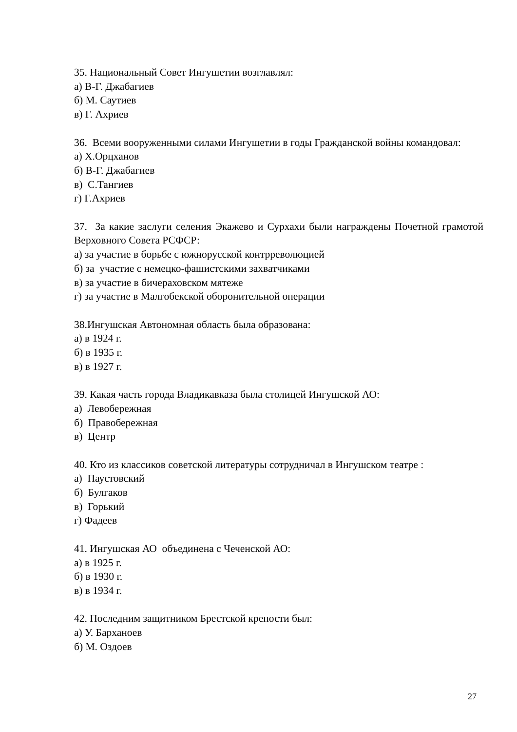35. Национальный Совет Ингушетии возглавлял:
а) В-Г. Джабагиев
б) М. Саутиев
в) Г. Ахриев
36. Всеми вооруженными силами Ингушетии в годы Гражданской войны командовал:
а) Х.Орцханов
б) В-Г. Джабагиев
в) С.Тангиев
г) Г.Ахриев
37. За какие заслуги селения Экажево и Сурхахи были награждены Почетной грамотой Верховного Совета РСФСР:
а) за участие в борьбе с южнорусской контрреволюцией
б) за участие с немецко-фашистскими захватчиками
в) за участие в бичераховском мятеже
г) за участие в Малгобекской оборонительной операции
38.Ингушская Автономная область была образована:
а) в 1924 г.
б) в 1935 г.
в) в 1927 г.
39. Какая часть города Владикавказа была столицей Ингушской АО:
а) Левобережная
б) Правобережная
в) Центр
40. Кто из классиков советской литературы сотрудничал в Ингушском театре :
а) Паустовский
б) Булгаков
в) Горький
г) Фадеев
41. Ингушская АО объединена с Чеченской АО:
а) в 1925 г.
б) в 1930 г.
в) в 1934 г.
42. Последним защитником Брестской крепости был:
а) У. Барханоев
б) М. Оздоев
27